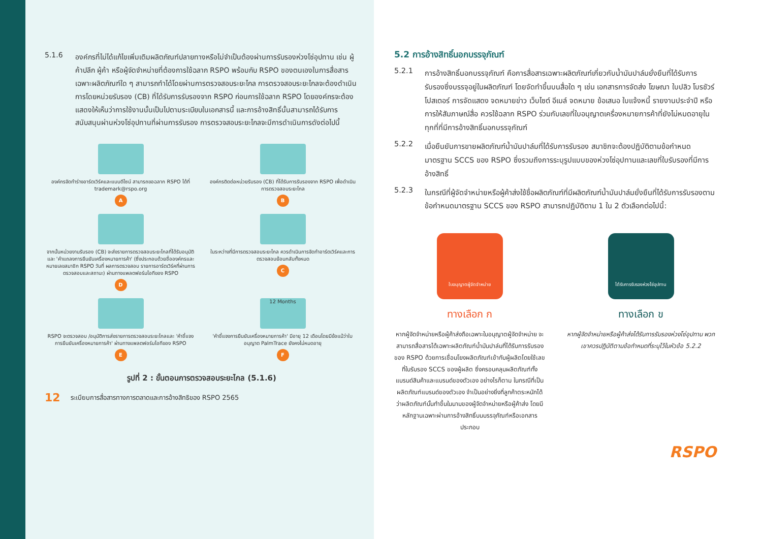5.1.6
องค์กรที่ไม่ได้แก้ไขเพิ่มเติมผลิตภัณฑ์ปลายทางหรือไม่จำเป็นต้องผ่านการรับรองห่วงโซ่อุปทาน เช่น ผู้ค้าปลีก ผู้ค้า หรือผู้จัดจำหน่ายที่ต้องการใช้ฉลาก RSPO พร้อมกับ RSPO ของตนเองในการสื่อสารเฉพาะผลิตภัณฑ์ใด ๆ สามารถทำได้โดยผ่านการตรวจสอบระยะไกล การตรวจสอบระยะไกลจะต้องดำเนินการโดยหน่วยรับรอง (CB) ที่ได้รับการรับรองจาก RSPO ก่อนการใช้ฉลาก RSPO โดยองค์กรจะต้องแสดงให้เห็นว่าการใช้งานนั้นเป็นไปตามระเบียบในเอกสารนี้ และการอ้างสิทธิ์นั้นสามารถได้รับการสนับสนุนผ่านห่วงโซ่อุปทานที่ผ่านการรับรอง การตรวจสอบระยะไกลจะมีการดำเนินการดังต่อไปนี้
องค์กรจัดทำร่างอาร์ตเวิร์คและแบบดีไซน์ สามารถขอฉลาก RSPO ได้ที่ trademark@rspo.org
A
องค์กรติดต่อหน่วยรับรอง (CB) ที่ได้รับการรับรองจาก RSPO เพื่อดำเนินการตรวจสอบระยะไกล
B
จากนั้นหน่วยงานรับรอง (CB) จะส่งรายการตรวจสอบระยะไกลที่ได้รับอนุมัติและ 'คำแถลงการยืนยันเครื่องหมายการค้า' (ซึ่งประกอบด้วยชื่อองค์กรและหมายเลขสมาชิก RSPO วันที่ ผลการตรวจสอบ รายการอาร์ตเวิร์คที่ผ่านการตรวจสอบและสถานะ) ผ่านทางแพลตฟอร์มไอทีของ RSPO
D
ในระหว่างที่มีการตรวจสอบระยะไกล ควรดำเนินการจัดทำอาร์ตเวิร์คและการตรวจสอบย้อนกลับทั้งหมด
C
RSPO จะตรวจสอบ /อนุมัติการส่งรายการตรวจสอบระยะไกลและ 'คำชี้แจงการยืนยันเครื่องหมายการค้า' ผ่านทางแพลตฟอร์มไอทีของ RSPO
E
12 Months
'คำชี้แจงการยืนยันเครื่องหมายการค้า' มีอายุ 12 เดือนโดยมีข้อแม้ว่าใบอนุญาต PalmTrace ยังคงไม่หมดอายุ
F
รูปที่ 2 : ขั้นตอนการตรวจสอบระยะไกล (5.1.6)
12 ระเบียบการสื่อสารทางการตลาดและการอ้างสิทธิของ RSPO 2565
5.2 การอ้างสิทธิ์นอกบรรจุภัณฑ์
5.2.1
การอ้างสิทธิ์นอกบรรจุภัณฑ์ คือการสื่อสารเฉพาะผลิตภัณฑ์เกี่ยวกับน้ำมันปาล์มยั่งยืนที่ได้รับการรับรองซึ่งบรรจุอยู่ในผลิตภัณฑ์ โดยจัดทำขึ้นบนสื่อใด ๆ เช่น เอกสารการจัดส่ง โฆษณา ใบปลิว โบรชัวร์ โปสเตอร์ การจัดแสดง จดหมายข่าว เว็บไซต์ อีเมล์ จดหมาย ข้อเสนอ ใบแจ้งหนี้ รายงานประจำปี หรือการให้สัมภาษณ์สื่อ ควรใช้ฉลาก RSPO ร่วมกับเลขที่ใบอนุญาตเครื่องหมายการค้าที่ยังไม่หมดอายุในทุกที่ที่มีการอ้างสิทธิ์นอกบรรจุภัณฑ์
5.2.2
เมื่อยืนยันการขายผลิตภัณฑ์น้ำมันปาล์มที่ได้รับการรับรอง สมาชิกจะต้องปฏิบัติตามข้อกำหนดมาตรฐาน SCCS ของ RSPO ซึ่งรวมถึงการระบุรูปแบบของห่วงโซ่อุปทานและเลขที่ใบรับรองที่มีการอ้างสิทธิ์
5.2.3
ในกรณีที่ผู้จัดจำหน่ายหรือผู้ค้าส่งใช้ชื่อผลิตภัณฑ์ที่มีผลิตภัณฑ์น้ำมันปาล์มยั่งยืนที่ได้รับการรับรองตามข้อกำหนดมาตรฐาน SCCS ของ RSPO สามารถปฏิบัติตาม 1 ใน 2 ตัวเลือกต่อไปนี้:
ใบอนุญาตผู้จัดจำหน่าย
ทางเลือก ก
หากผู้จัดจำหน่ายหรือผู้ค้าส่งถือเฉพาะใบอนุญาตผู้จัดจำหน่าย จะสามารถสื่อสารได้เฉพาะผลิตภัณฑ์น้ำมันปาล์มที่ได้รับการรับรองของ RSPO ด้วยการเชื่อมโยงผลิตภัณฑ์เข้ากับผู้ผลิตโดยใช้เลขที่ใบรับรอง SCCS ของผู้ผลิต ซึ่งครอบคลุมผลิตภัณฑ์ทั้งแบรนด์สินค้าและแบรนด์ของตัวเอง อย่างไรก็ตาม ในกรณีที่เป็นผลิตภัณฑ์แบรนด์ของตัวเอง จำเป็นอย่างยิ่งที่ลูกค้าตระหนักได้ว่าผลิตภัณฑ์นั้นทำขึ้นในนามของผู้จัดจำหน่ายหรือผู้ค้าส่ง โดยมีหลักฐานเฉพาะผ่านการอ้างสิทธิ์บนบรรจุภัณฑ์หรือเอกสารประกอบ
ได้รับการรับรองห่วงโซ่อุปทาน
ทางเลือก ข
หากผู้จัดจำหน่ายหรือผู้ค้าส่งได้รับการรับรองห่วงโซ่อุปทาน พวกเขาควรปฏิบัติตามข้อกำหนดที่ระบุไว้ในหัวข้อ 5.2.2
RSPO